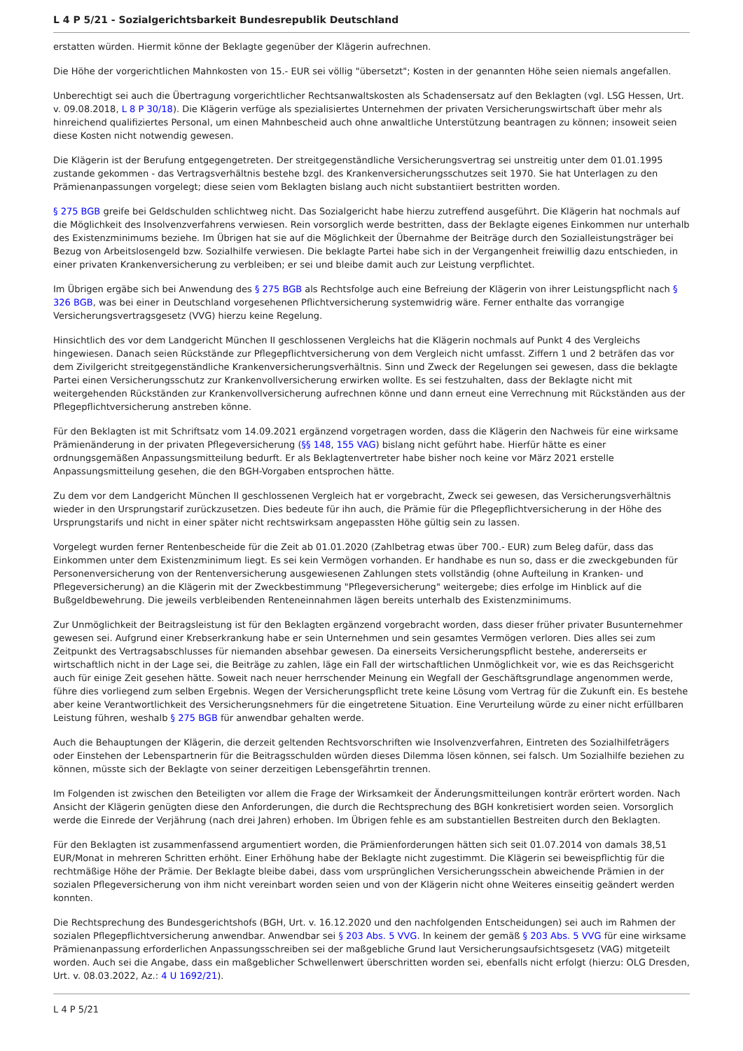L 4 P 5/21 - Sozialgerichtsbarkeit Bundesrepublik Deutschland
erstatten würden. Hiermit könne der Beklagte gegenüber der Klägerin aufrechnen.
Die Höhe der vorgerichtlichen Mahnkosten von 15.- EUR sei völlig "übersetzt"; Kosten in der genannten Höhe seien niemals angefallen.
Unberechtigt sei auch die Übertragung vorgerichtlicher Rechtsanwaltskosten als Schadensersatz auf den Beklagten (vgl. LSG Hessen, Urt. v. 09.08.2018, L 8 P 30/18). Die Klägerin verfüge als spezialisiertes Unternehmen der privaten Versicherungswirtschaft über mehr als hinreichend qualifiziertes Personal, um einen Mahnbescheid auch ohne anwaltliche Unterstützung beantragen zu können; insoweit seien diese Kosten nicht notwendig gewesen.
Die Klägerin ist der Berufung entgegengetreten. Der streitgegenständliche Versicherungsvertrag sei unstreitig unter dem 01.01.1995 zustande gekommen - das Vertragsverhältnis bestehe bzgl. des Krankenversicherungsschutzes seit 1970. Sie hat Unterlagen zu den Prämienanpassungen vorgelegt; diese seien vom Beklagten bislang auch nicht substantiiert bestritten worden.
§ 275 BGB greife bei Geldschulden schlichtweg nicht. Das Sozialgericht habe hierzu zutreffend ausgeführt. Die Klägerin hat nochmals auf die Möglichkeit des Insolvenzverfahrens verwiesen. Rein vorsorglich werde bestritten, dass der Beklagte eigenes Einkommen nur unterhalb des Existenzminimums beziehe. Im Übrigen hat sie auf die Möglichkeit der Übernahme der Beiträge durch den Sozialleistungsträger bei Bezug von Arbeitslosengeld bzw. Sozialhilfe verwiesen. Die beklagte Partei habe sich in der Vergangenheit freiwillig dazu entschieden, in einer privaten Krankenversicherung zu verbleiben; er sei und bleibe damit auch zur Leistung verpflichtet.
Im Übrigen ergäbe sich bei Anwendung des § 275 BGB als Rechtsfolge auch eine Befreiung der Klägerin von ihrer Leistungspflicht nach § 326 BGB, was bei einer in Deutschland vorgesehenen Pflichtversicherung systemwidrig wäre. Ferner enthalte das vorrangige Versicherungsvertragsgesetz (VVG) hierzu keine Regelung.
Hinsichtlich des vor dem Landgericht München II geschlossenen Vergleichs hat die Klägerin nochmals auf Punkt 4 des Vergleichs hingewiesen. Danach seien Rückstände zur Pflegepflichtversicherung von dem Vergleich nicht umfasst. Ziffern 1 und 2 beträfen das vor dem Zivilgericht streitgegenständliche Krankenversicherungsverhältnis. Sinn und Zweck der Regelungen sei gewesen, dass die beklagte Partei einen Versicherungsschutz zur Krankenvollversicherung erwirken wollte. Es sei festzuhalten, dass der Beklagte nicht mit weitergehenden Rückständen zur Krankenvollversicherung aufrechnen könne und dann erneut eine Verrechnung mit Rückständen aus der Pflegepflichtversicherung anstreben könne.
Für den Beklagten ist mit Schriftsatz vom 14.09.2021 ergänzend vorgetragen worden, dass die Klägerin den Nachweis für eine wirksame Prämienänderung in der privaten Pflegeversicherung (§§ 148, 155 VAG) bislang nicht geführt habe. Hierfür hätte es einer ordnungsgemäßen Anpassungsmitteilung bedurft. Er als Beklagtenvertreter habe bisher noch keine vor März 2021 erstelle Anpassungsmitteilung gesehen, die den BGH-Vorgaben entsprochen hätte.
Zu dem vor dem Landgericht München II geschlossenen Vergleich hat er vorgebracht, Zweck sei gewesen, das Versicherungsverhältnis wieder in den Ursprungstarif zurückzusetzen. Dies bedeute für ihn auch, die Prämie für die Pflegepflichtversicherung in der Höhe des Ursprungstarifs und nicht in einer später nicht rechtswirksam angepassten Höhe gültig sein zu lassen.
Vorgelegt wurden ferner Rentenbescheide für die Zeit ab 01.01.2020 (Zahlbetrag etwas über 700.- EUR) zum Beleg dafür, dass das Einkommen unter dem Existenzminimum liegt. Es sei kein Vermögen vorhanden. Er handhabe es nun so, dass er die zweckgebunden für Personenversicherung von der Rentenversicherung ausgewiesenen Zahlungen stets vollständig (ohne Aufteilung in Kranken- und Pflegeversicherung) an die Klägerin mit der Zweckbestimmung "Pflegeversicherung" weitergebe; dies erfolge im Hinblick auf die Bußgeldbewehrung. Die jeweils verbleibenden Renteneinnahmen lägen bereits unterhalb des Existenzminimums.
Zur Unmöglichkeit der Beitragsleistung ist für den Beklagten ergänzend vorgebracht worden, dass dieser früher privater Busunternehmer gewesen sei. Aufgrund einer Krebserkrankung habe er sein Unternehmen und sein gesamtes Vermögen verloren. Dies alles sei zum Zeitpunkt des Vertragsabschlusses für niemanden absehbar gewesen. Da einerseits Versicherungspflicht bestehe, andererseits er wirtschaftlich nicht in der Lage sei, die Beiträge zu zahlen, läge ein Fall der wirtschaftlichen Unmöglichkeit vor, wie es das Reichsgericht auch für einige Zeit gesehen hätte. Soweit nach neuer herrschender Meinung ein Wegfall der Geschäftsgrundlage angenommen werde, führe dies vorliegend zum selben Ergebnis. Wegen der Versicherungspflicht trete keine Lösung vom Vertrag für die Zukunft ein. Es bestehe aber keine Verantwortlichkeit des Versicherungsnehmers für die eingetretene Situation. Eine Verurteilung würde zu einer nicht erfüllbaren Leistung führen, weshalb § 275 BGB für anwendbar gehalten werde.
Auch die Behauptungen der Klägerin, die derzeit geltenden Rechtsvorschriften wie Insolvenzverfahren, Eintreten des Sozialhilfeträgers oder Einstehen der Lebenspartnerin für die Beitragsschulden würden dieses Dilemma lösen können, sei falsch. Um Sozialhilfe beziehen zu können, müsste sich der Beklagte von seiner derzeitigen Lebensgefährtin trennen.
Im Folgenden ist zwischen den Beteiligten vor allem die Frage der Wirksamkeit der Änderungsmitteilungen konträr erörtert worden. Nach Ansicht der Klägerin genügten diese den Anforderungen, die durch die Rechtsprechung des BGH konkretisiert worden seien. Vorsorglich werde die Einrede der Verjährung (nach drei Jahren) erhoben. Im Übrigen fehle es am substantiellen Bestreiten durch den Beklagten.
Für den Beklagten ist zusammenfassend argumentiert worden, die Prämienforderungen hätten sich seit 01.07.2014 von damals 38,51 EUR/Monat in mehreren Schritten erhöht. Einer Erhöhung habe der Beklagte nicht zugestimmt. Die Klägerin sei beweispflichtig für die rechtmäßige Höhe der Prämie. Der Beklagte bleibe dabei, dass vom ursprünglichen Versicherungsschein abweichende Prämien in der sozialen Pflegeversicherung von ihm nicht vereinbart worden seien und von der Klägerin nicht ohne Weiteres einseitig geändert werden konnten.
Die Rechtsprechung des Bundesgerichtshofs (BGH, Urt. v. 16.12.2020 und den nachfolgenden Entscheidungen) sei auch im Rahmen der sozialen Pflegepflichtversicherung anwendbar. Anwendbar sei § 203 Abs. 5 VVG. In keinem der gemäß § 203 Abs. 5 VVG für eine wirksame Prämienanpassung erforderlichen Anpassungsschreiben sei der maßgebliche Grund laut Versicherungsaufsichtsgesetz (VAG) mitgeteilt worden. Auch sei die Angabe, dass ein maßgeblicher Schwellenwert überschritten worden sei, ebenfalls nicht erfolgt (hierzu: OLG Dresden, Urt. v. 08.03.2022, Az.: 4 U 1692/21).
L 4 P 5/21